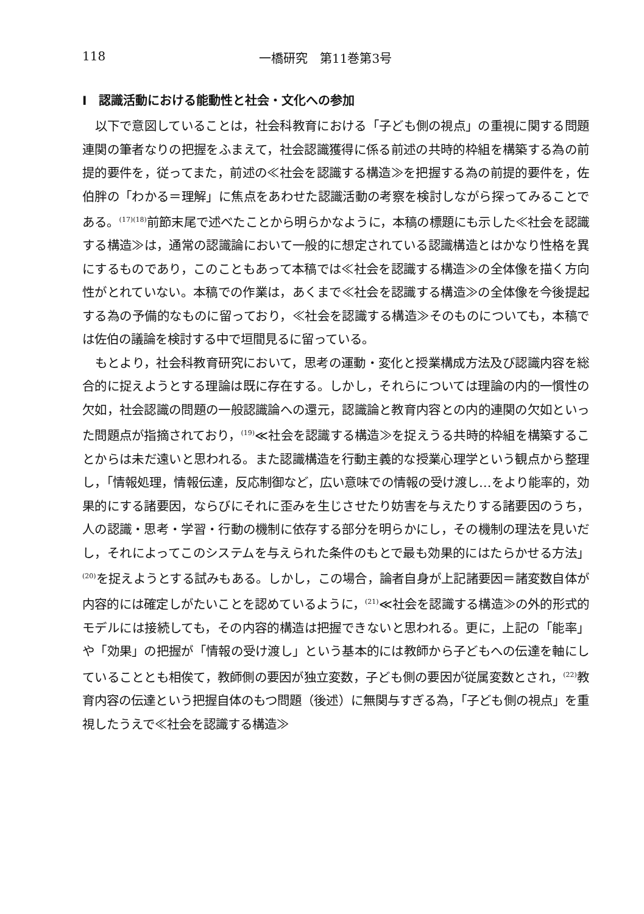118 一橋研究　第11巻第3号
I　認識活動における能動性と社会・文化への参加
以下で意図していることは，社会科教育における「子ども側の視点」の重視に関する問題連関の筆者なりの把握をふまえて，社会認識獲得に係る前述の共時的枠組を構築する為の前提的要件を，従ってまた，前述の≪社会を認識する構造≫を把握する為の前提的要件を，佐伯胖の「わかる＝理解」に焦点をあわせた認識活動の考察を検討しながら探ってみることである。<sup>(17)(18)</sup>前節末尾で述べたことから明らかなように，本稿の標題にも示した≪社会を認識する構造≫は，通常の認識論において一般的に想定されている認識構造とはかなり性格を異にするものであり，このこともあって本稿では≪社会を認識する構造≫の全体像を描く方向性がとれていない。本稿での作業は，あくまで≪社会を認識する構造≫の全体像を今後提起する為の予備的なものに留っており，≪社会を認識する構造≫そのものについても，本稿では佐伯の議論を検討する中で垣間見るに留っている。
もとより，社会科教育研究において，思考の運動・変化と授業構成方法及び認識内容を総合的に捉えようとする理論は既に存在する。しかし，それらについては理論の内的一慣性の欠如，社会認識の問題の一般認識論への還元，認識論と教育内容との内的連関の欠如といった問題点が指摘されており，<sup>(19)</sup>≪社会を認識する構造≫を捉えうる共時的枠組を構築することからは未だ遠いと思われる。また認識構造を行動主義的な授業心理学という観点から整理し，「情報処理，情報伝達，反応制御など，広い意味での情報の受け渡し…をより能率的，効果的にする諸要因，ならびにそれに歪みを生じさせたり妨害を与えたりする諸要因のうち，人の認識・思考・学習・行動の機制に依存する部分を明らかにし，その機制の理法を見いだし，それによってこのシステムを与えられた条件のもとで最も効果的にはたらかせる方法」<sup>(20)</sup>を捉えようとする試みもある。しかし，この場合，論者自身が上記諸要因＝諸変数自体が内容的には確定しがたいことを認めているように，<sup>(21)</sup>≪社会を認識する構造≫の外的形式的モデルには接続しても，その内容的構造は把握できないと思われる。更に，上記の「能率」や「効果」の把握が「情報の受け渡し」という基本的には教師から子どもへの伝達を軸にしていることとも相俟て，教師側の要因が独立変数，子ども側の要因が従属変数とされ，<sup>(22)</sup>教育内容の伝達という把握自体のもつ問題（後述）に無関与すぎる為，「子ども側の視点」を重視したうえで≪社会を認識する構造≫